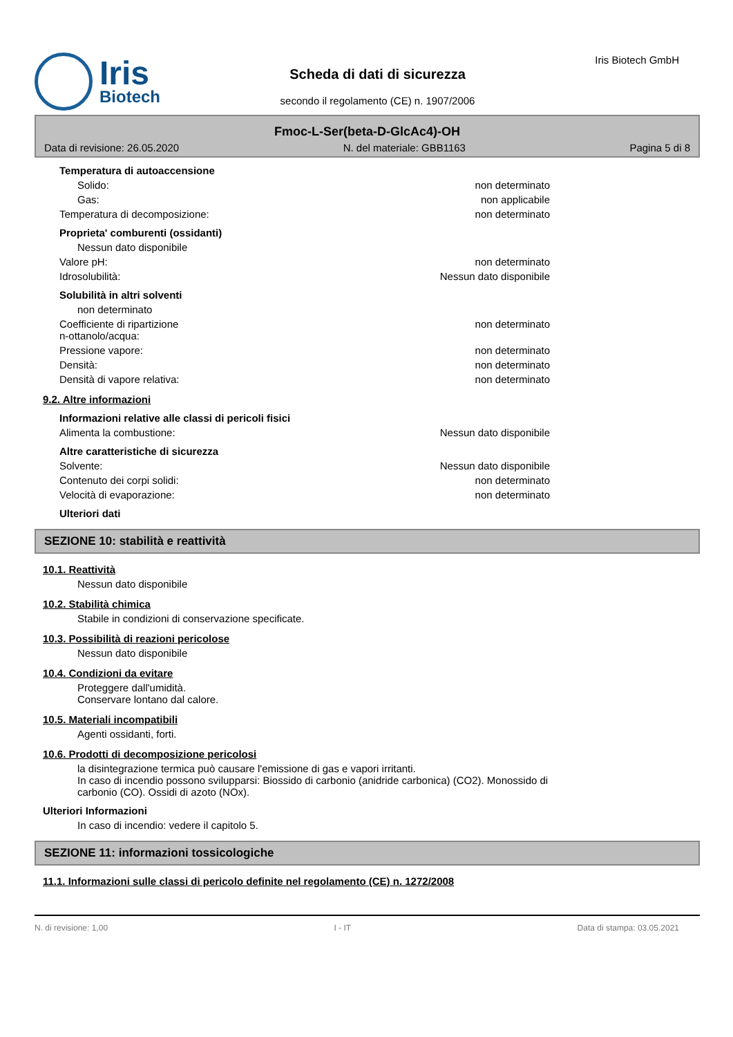Iris
Biotech
Scheda di dati di sicurezza
secondo il regolamento (CE) n. 1907/2006
Iris Biotech GmbH
Fmoc-L-Ser(beta-D-GlcAc4)-OH
Data di revisione: 26.05.2020 N. del materiale: GBB1163 Pagina 5 di 8
Temperatura di autoaccensione
Solido: non determinato
Gas: non applicabile
Temperatura di decomposizione: non determinato
Proprieta' comburenti (ossidanti)
Nessun dato disponibile
Valore pH: non determinato
Idrosolubilità: Nessun dato disponibile
Solubilità in altri solventi
non determinato
Coefficiente di ripartizione
n-ottanolo/acqua: non determinato
Pressione vapore: non determinato
Densità: non determinato
Densità di vapore relativa: non determinato
9.2. Altre informazioni
Informazioni relative alle classi di pericoli fisici
Alimenta la combustione: Nessun dato disponibile
Altre caratteristiche di sicurezza
Solvente: Nessun dato disponibile
Contenuto dei corpi solidi: non determinato
Velocità di evaporazione: non determinato
Ulteriori dati
SEZIONE 10: stabilità e reattività
10.1. Reattività
Nessun dato disponibile
10.2. Stabilità chimica
Stabile in condizioni di conservazione specificate.
10.3. Possibilità di reazioni pericolose
Nessun dato disponibile
10.4. Condizioni da evitare
Proteggere dall'umidità.
Conservare lontano dal calore.
10.5. Materiali incompatibili
Agenti ossidanti, forti.
10.6. Prodotti di decomposizione pericolosi
la disintegrazione termica può causare l'emissione di gas e vapori irritanti.
In caso di incendio possono svilupparsi: Biossido di carbonio (anidride carbonica) (CO2). Monossido di carbonio (CO). Ossidi di azoto (NOx).
Ulteriori Informazioni
In caso di incendio: vedere il capitolo 5.
SEZIONE 11: informazioni tossicologiche
11.1. Informazioni sulle classi di pericolo definite nel regolamento (CE) n. 1272/2008
N. di revisione: 1,00 I - IT Data di stampa: 03.05.2021